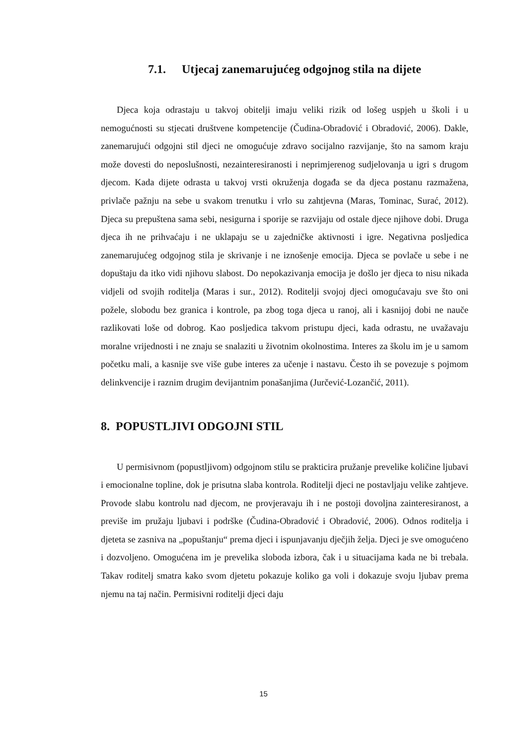7.1. Utjecaj zanemarujućeg odgojnog stila na dijete
Djeca koja odrastaju u takvoj obitelji imaju veliki rizik od lošeg uspjeh u školi i u nemogućnosti su stjecati društvene kompetencije (Čudina-Obradović i Obradović, 2006). Dakle, zanemarujući odgojni stil djeci ne omogućuje zdravo socijalno razvijanje, što na samom kraju može dovesti do neposlušnosti, nezainteresiranosti i neprimjerenog sudjelovanja u igri s drugom djecom. Kada dijete odrasta u takvoj vrsti okruženja događa se da djeca postanu razmažena, privlače pažnju na sebe u svakom trenutku i vrlo su zahtjevna (Maras, Tominac, Surać, 2012). Djeca su prepuštena sama sebi, nesigurna i sporije se razvijaju od ostale djece njihove dobi. Druga djeca ih ne prihvaćaju i ne uklapaju se u zajedničke aktivnosti i igre. Negativna posljedica zanemarujućeg odgojnog stila je skrivanje i ne iznošenje emocija. Djeca se povlače u sebe i ne dopuštaju da itko vidi njihovu slabost. Do nepokazivanja emocija je došlo jer djeca to nisu nikada vidjeli od svojih roditelja (Maras i sur., 2012). Roditelji svojoj djeci omogućavaju sve što oni požele, slobodu bez granica i kontrole, pa zbog toga djeca u ranoj, ali i kasnijoj dobi ne nauče razlikovati loše od dobrog. Kao posljedica takvom pristupu djeci, kada odrastu, ne uvažavaju moralne vrijednosti i ne znaju se snalaziti u životnim okolnostima. Interes za školu im je u samom početku mali, a kasnije sve više gube interes za učenje i nastavu. Često ih se povezuje s pojmom delinkvencije i raznim drugim devijantnim ponašanjima (Jurčević-Lozančić, 2011).
8. POPUSTLJIVI ODGOJNI STIL
U permisivnom (popustljivom) odgojnom stilu se prakticira pružanje prevelike količine ljubavi i emocionalne topline, dok je prisutna slaba kontrola. Roditelji djeci ne postavljaju velike zahtjeve. Provode slabu kontrolu nad djecom, ne provjeravaju ih i ne postoji dovoljna zainteresiranost, a previše im pružaju ljubavi i podrške (Čudina-Obradović i Obradović, 2006). Odnos roditelja i djeteta se zasniva na „popuštanju“ prema djeci i ispunjavanju dječjih želja. Djeci je sve omogućeno i dozvoljeno. Omogućena im je prevelika sloboda izbora, čak i u situacijama kada ne bi trebala. Takav roditelj smatra kako svom djetetu pokazuje koliko ga voli i dokazuje svoju ljubav prema njemu na taj način. Permisivni roditelji djeci daju
15